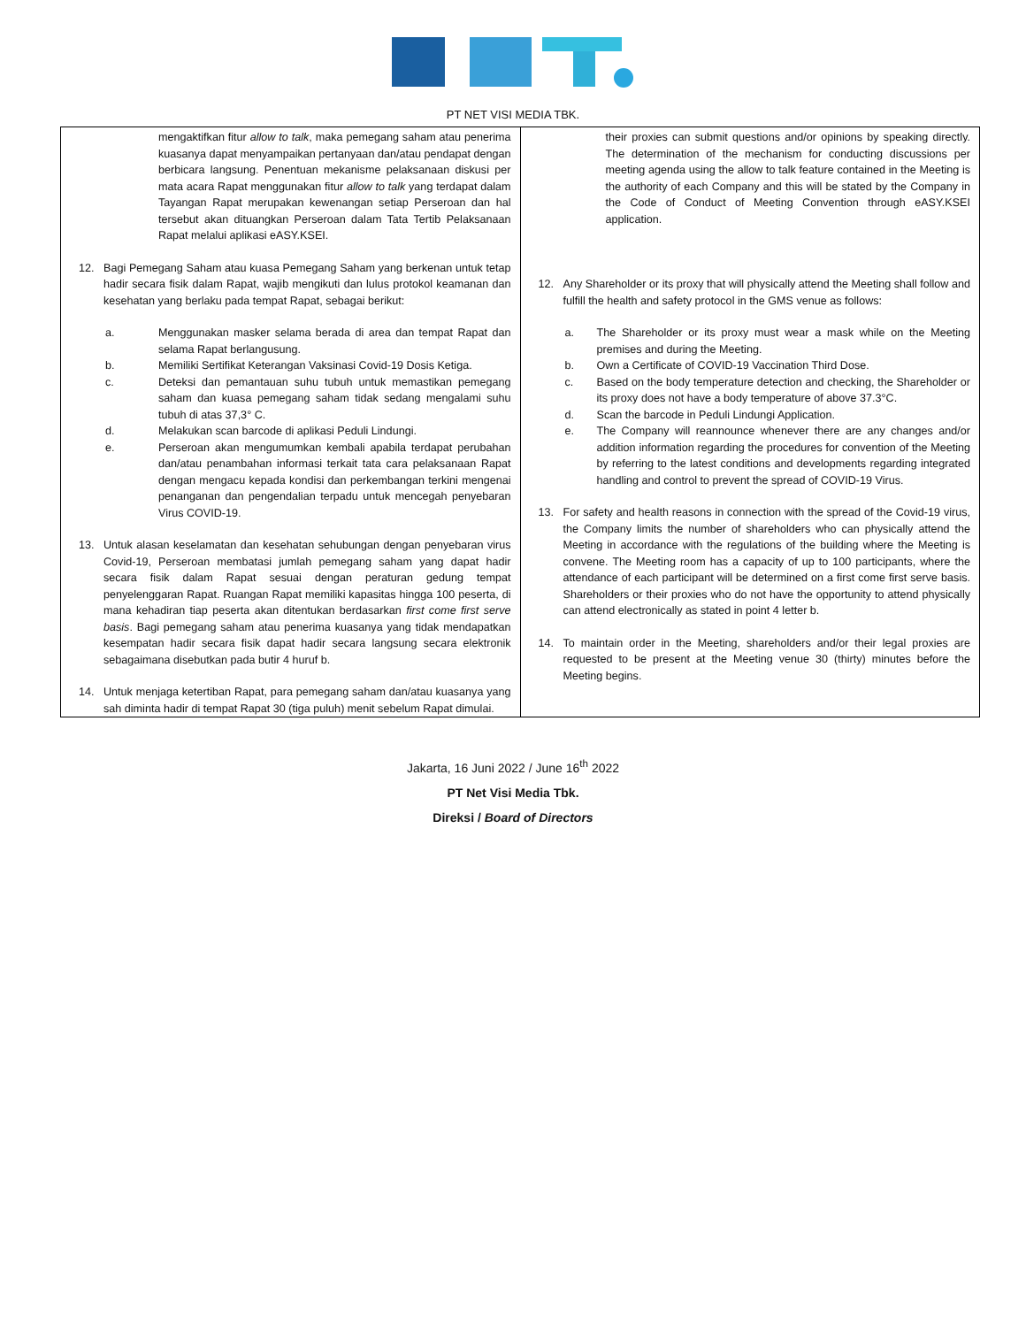PT NET VISI MEDIA TBK.
| mengaktifkan fitur allow to talk , maka pemegang saham atau penerima kuasanya dapat menyampaikan pertanyaan dan/atau pendapat dengan berbicara langsung. Penentuan mekanisme pelaksanaan diskusi per mata acara Rapat menggunakan fitur allow to talk yang terdapat dalam Tayangan Rapat merupakan kewenangan setiap Perseroan dan hal tersebut akan dituangkan Perseroan dalam Tata Tertib Pelaksanaan Rapat melalui aplikasi eASY.KSEI. 12. Bagi Pemegang Saham atau kuasa Pemegang Saham yang berkenan untuk tetap hadir secara fisik dalam Rapat, wajib mengikuti dan lulus protokol keamanan dan kesehatan yang berlaku pada tempat Rapat, sebagai berikut: a. Menggunakan masker selama berada di area dan tempat Rapat dan selama Rapat berlangusung. b. Memiliki Sertifikat Keterangan Vaksinasi Covid-19 Dosis Ketiga. c. Deteksi dan pemantauan suhu tubuh untuk memastikan pemegang saham dan kuasa pemegang saham tidak sedang mengalami suhu tubuh di atas 37,3° C. d. Melakukan scan barcode di aplikasi Peduli Lindungi. e. Perseroan akan mengumumkan kembali apabila terdapat perubahan dan/atau penambahan informasi terkait tata cara pelaksanaan Rapat dengan mengacu kepada kondisi dan perkembangan terkini mengenai penanganan dan pengendalian terpadu untuk mencegah penyebaran Virus COVID-19. 13. Untuk alasan keselamatan dan kesehatan sehubungan dengan penyebaran virus Covid-19, Perseroan membatasi jumlah pemegang saham yang dapat hadir secara fisik dalam Rapat sesuai dengan peraturan gedung tempat penyelenggaran Rapat. Ruangan Rapat memiliki kapasitas hingga 100 peserta, di mana kehadiran tiap peserta akan ditentukan berdasarkan first come first serve basis . Bagi pemegang saham atau penerima kuasanya yang tidak mendapatkan kesempatan hadir secara fisik dapat hadir secara langsung secara elektronik sebagaimana disebutkan pada butir 4 huruf b. 14. Untuk menjaga ketertiban Rapat, para pemegang saham dan/atau kuasanya yang sah diminta hadir di tempat Rapat 30 (tiga puluh) menit sebelum Rapat dimulai. | their proxies can submit questions and/or opinions by speaking directly. The determination of the mechanism for conducting discussions per meeting agenda using the allow to talk feature contained in the Meeting is the authority of each Company and this will be stated by the Company in the Code of Conduct of Meeting Convention through eASY.KSEI application. 12. Any Shareholder or its proxy that will physically attend the Meeting shall follow and fulfill the health and safety protocol in the GMS venue as follows: a. The Shareholder or its proxy must wear a mask while on the Meeting premises and during the Meeting. b. Own a Certificate of COVID-19 Vaccination Third Dose. c. Based on the body temperature detection and checking, the Shareholder or its proxy does not have a body temperature of above 37.3°C. d. Scan the barcode in Peduli Lindungi Application. e. The Company will reannounce whenever there are any changes and/or addition information regarding the procedures for convention of the Meeting by referring to the latest conditions and developments regarding integrated handling and control to prevent the spread of COVID-19 Virus. 13. For safety and health reasons in connection with the spread of the Covid-19 virus, the Company limits the number of shareholders who can physically attend the Meeting in accordance with the regulations of the building where the Meeting is convene. The Meeting room has a capacity of up to 100 participants, where the attendance of each participant will be determined on a first come first serve basis. Shareholders or their proxies who do not have the opportunity to attend physically can attend electronically as stated in point 4 letter b. 14. To maintain order in the Meeting, shareholders and/or their legal proxies are requested to be present at the Meeting venue 30 (thirty) minutes before the Meeting begins. |
Jakarta, 16 Juni 2022 / June 16<sup>th</sup> 2022
PT Net Visi Media Tbk.
Direksi / Board of Directors